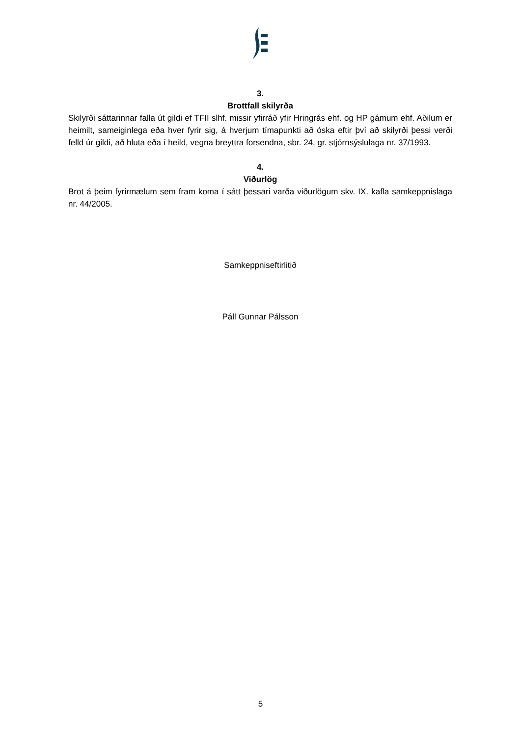3.
Brottfall skilyrða
Skilyrði sáttarinnar falla út gildi ef TFII slhf. missir yfirráð yfir Hringrás ehf. og HP gámum ehf. Aðilum er heimilt, sameiginlega eða hver fyrir sig, á hverjum tímapunkti að óska eftir því að skilyrði þessi verði felld úr gildi, að hluta eða í heild, vegna breyttra forsendna, sbr. 24. gr. stjórnsýslulaga nr. 37/1993.
4.
Viðurlög
Brot á þeim fyrirmælum sem fram koma í sátt þessari varða viðurlögum skv. IX. kafla samkeppnislaga nr. 44/2005.
Samkeppniseftirlitið
Páll Gunnar Pálsson
5